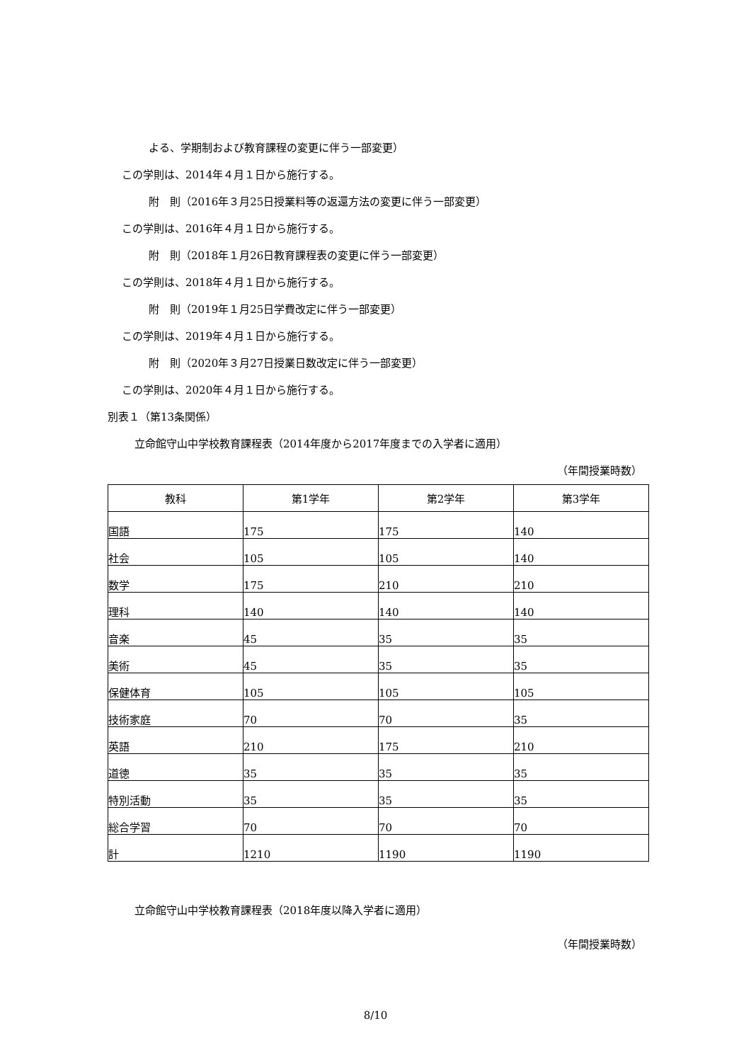よる、学期制および教育課程の変更に伴う一部変更）
この学則は、2014年４月１日から施行する。
附　則（2016年３月25日授業料等の返還方法の変更に伴う一部変更）
この学則は、2016年４月１日から施行する。
附　則（2018年１月26日教育課程表の変更に伴う一部変更）
この学則は、2018年４月１日から施行する。
附　則（2019年１月25日学費改定に伴う一部変更）
この学則は、2019年４月１日から施行する。
附　則（2020年３月27日授業日数改定に伴う一部変更）
この学則は、2020年４月１日から施行する。
別表１（第13条関係）
立命館守山中学校教育課程表（2014年度から2017年度までの入学者に適用）
（年間授業時数）
| 教科 | 第1学年 | 第2学年 | 第3学年 |
| --- | --- | --- | --- |
| 国語 | 175 | 175 | 140 |
| 社会 | 105 | 105 | 140 |
| 数学 | 175 | 210 | 210 |
| 理科 | 140 | 140 | 140 |
| 音楽 | 45 | 35 | 35 |
| 美術 | 45 | 35 | 35 |
| 保健体育 | 105 | 105 | 105 |
| 技術家庭 | 70 | 70 | 35 |
| 英語 | 210 | 175 | 210 |
| 道徳 | 35 | 35 | 35 |
| 特別活動 | 35 | 35 | 35 |
| 総合学習 | 70 | 70 | 70 |
| 計 | 1210 | 1190 | 1190 |
立命館守山中学校教育課程表（2018年度以降入学者に適用）
（年間授業時数）
8/10